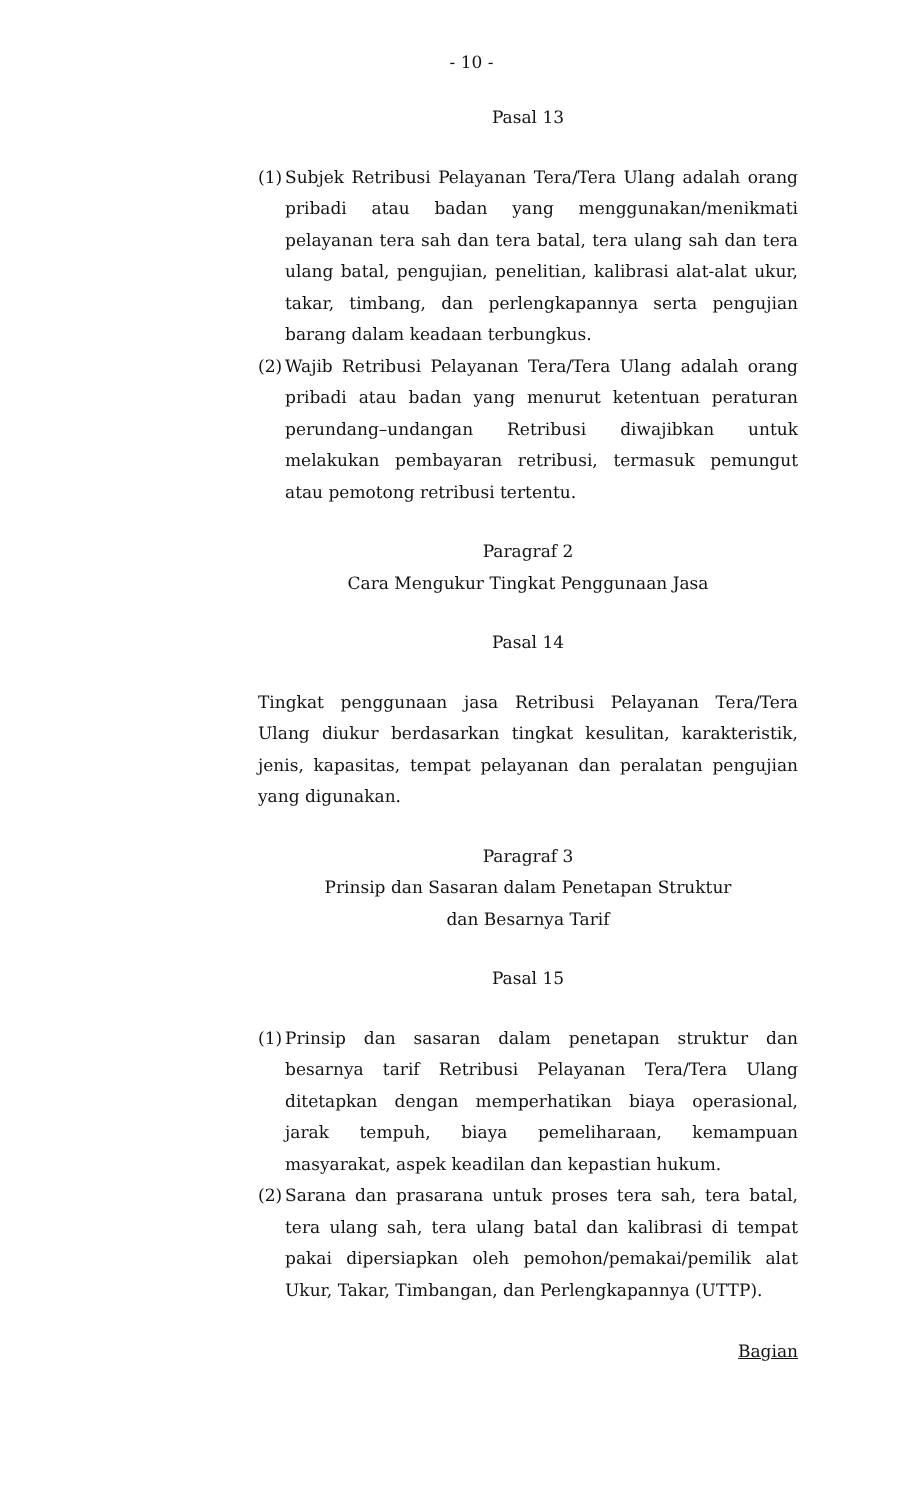- 10 -
Pasal 13
(1)
Subjek Retribusi Pelayanan Tera/Tera Ulang adalah orang pribadi atau badan yang menggunakan/menikmati pelayanan tera sah dan tera batal, tera ulang sah dan tera ulang batal, pengujian, penelitian, kalibrasi alat-alat ukur, takar, timbang, dan perlengkapannya serta pengujian barang dalam keadaan terbungkus.
(2)
Wajib Retribusi Pelayanan Tera/Tera Ulang adalah orang pribadi atau badan yang menurut ketentuan peraturan perundang–undangan Retribusi diwajibkan untuk melakukan pembayaran retribusi, termasuk pemungut atau pemotong retribusi tertentu.
Paragraf 2
Cara Mengukur Tingkat Penggunaan Jasa
Pasal 14
Tingkat penggunaan jasa Retribusi Pelayanan Tera/Tera Ulang diukur berdasarkan tingkat kesulitan, karakteristik, jenis, kapasitas, tempat pelayanan dan peralatan pengujian yang digunakan.
Paragraf 3
Prinsip dan Sasaran dalam Penetapan Struktur
dan Besarnya Tarif
Pasal 15
(1)
Prinsip dan sasaran dalam penetapan struktur dan besarnya tarif Retribusi Pelayanan Tera/Tera Ulang ditetapkan dengan memperhatikan biaya operasional, jarak tempuh, biaya pemeliharaan, kemampuan masyarakat, aspek keadilan dan kepastian hukum.
(2)
Sarana dan prasarana untuk proses tera sah, tera batal, tera ulang sah, tera ulang batal dan kalibrasi di tempat pakai dipersiapkan oleh pemohon/pemakai/pemilik alat Ukur, Takar, Timbangan, dan Perlengkapannya (UTTP).
Bagian